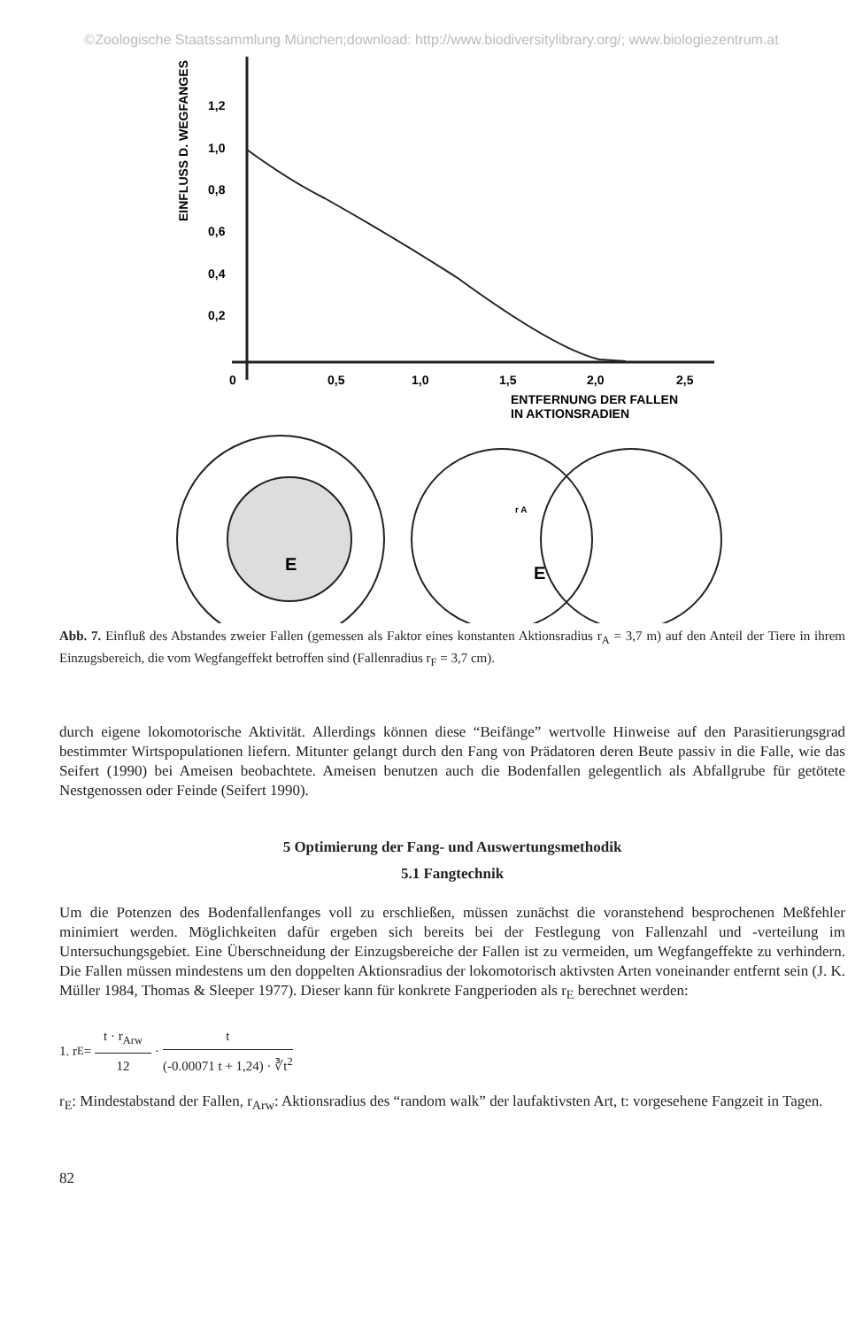©Zoologische Staatssammlung München;download: http://www.biodiversitylibrary.org/; www.biologiezentrum.at
EINFLUSS D. WEGFANGES
1,2
1,0
0,8
0,6
0,4
0,2
0
0,5
1,0
1,5
2,0
2,5
ENTFERNUNG DER FALLEN
IN AKTIONSRADIEN
E
r A
E
Abb. 7. Einfluß des Abstandes zweier Fallen (gemessen als Faktor eines konstanten Aktionsradius r<sub>A</sub> = 3,7 m) auf den Anteil der Tiere in ihrem Einzugsbereich, die vom Wegfangeffekt betroffen sind (Fallenradius r<sub>F</sub> = 3,7 cm).
durch eigene lokomotorische Aktivität. Allerdings können diese “Beifänge” wertvolle Hinweise auf den Parasitierungsgrad bestimmter Wirtspopulationen liefern. Mitunter gelangt durch den Fang von Prädatoren deren Beute passiv in die Falle, wie das Seifert (1990) bei Ameisen beobachtete. Ameisen benutzen auch die Bodenfallen gelegentlich als Abfallgrube für getötete Nestgenossen oder Feinde (Seifert 1990).
5 Optimierung der Fang- und Auswertungsmethodik
5.1 Fangtechnik
Um die Potenzen des Bodenfallenfanges voll zu erschließen, müssen zunächst die voranstehend besprochenen Meßfehler minimiert werden. Möglichkeiten dafür ergeben sich bereits bei der Festlegung von Fallenzahl und -verteilung im Untersuchungsgebiet. Eine Überschneidung der Einzugsbereiche der Fallen ist zu vermeiden, um Wegfangeffekte zu verhindern. Die Fallen müssen mindestens um den doppelten Aktionsradius der lokomotorisch aktivsten Arten voneinander entfernt sein (J. K. Müller 1984, Thomas & Sleeper 1977). Dieser kann für konkrete Fangperioden als r<sub>E</sub> berechnet werden:
1. r<sub>E</sub> = t · r<sub>Arw</sub> 12 · t (-0.00071 t + 1,24) · ∛t<sup>2</sup>
r<sub>E</sub>: Mindestabstand der Fallen, r<sub>Arw</sub>: Aktionsradius des “random walk” der laufaktivsten Art, t: vorgesehene Fangzeit in Tagen.
82